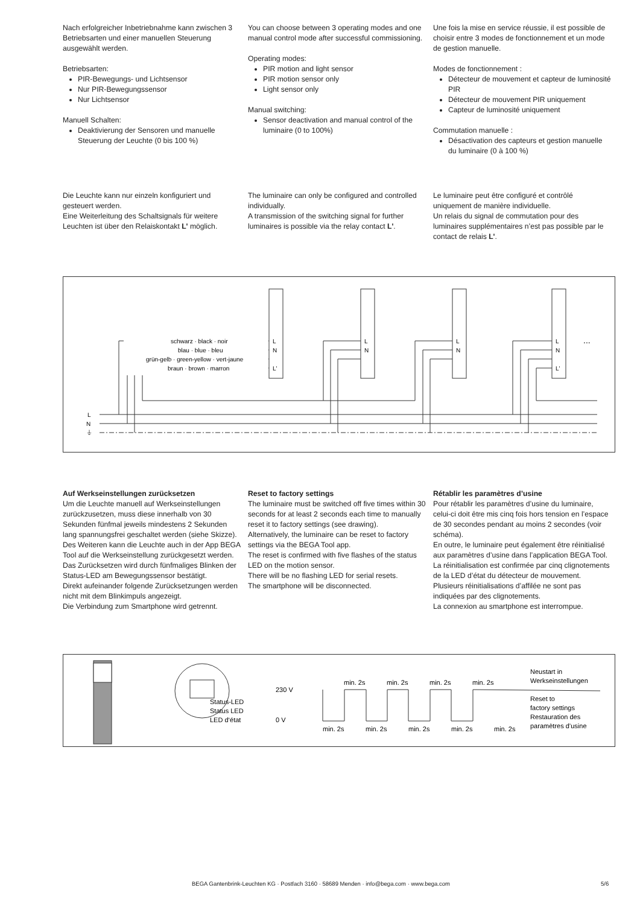Nach erfolgreicher Inbetriebnahme kann zwischen 3 Betriebsarten und einer manuellen Steuerung ausgewählt werden.
Betriebsarten:
PIR-Bewegungs- und Lichtsensor
Nur PIR-Bewegungssensor
Nur Lichtsensor
Manuell Schalten:
Deaktivierung der Sensoren und manuelle Steuerung der Leuchte (0 bis 100 %)
You can choose between 3 operating modes and one manual control mode after successful commissioning.
Operating modes:
PIR motion and light sensor
PIR motion sensor only
Light sensor only
Manual switching:
Sensor deactivation and manual control of the luminaire (0 to 100%)
Une fois la mise en service réussie, il est possible de choisir entre 3 modes de fonctionnement et un mode de gestion manuelle.
Modes de fonctionnement :
Détecteur de mouvement et capteur de luminosité PIR
Détecteur de mouvement PIR uniquement
Capteur de luminosité uniquement
Commutation manuelle :
Désactivation des capteurs et gestion manuelle du luminaire (0 à 100 %)
Die Leuchte kann nur einzeln konfiguriert und gesteuert werden.
Eine Weiterleitung des Schaltsignals für weitere Leuchten ist über den Relaiskontakt L' möglich.
The luminaire can only be configured and controlled individually.
A transmission of the switching signal for further luminaires is possible via the relay contact L'.
Le luminaire peut être configuré et contrôlé uniquement de manière individuelle.
Un relais du signal de commutation pour des luminaires supplémentaires n’est pas possible par le contact de relais L'.
schwarz · black · noir
blau · blue · bleu
grün-gelb · green-yellow · vert-jaune
braun · brown · marron
L
N
L'
L
N
L
N
L
N
L'
...
L
N
⏚
Auf Werkseinstellungen zurücksetzen
Um die Leuchte manuell auf Werksein­stellungen zurückzusetzen, muss diese innerhalb von 30 Sekunden fünfmal jeweils mindestens 2 Sekunden lang spannungsfrei geschaltet werden (siehe Skizze).
Des Weiteren kann die Leuchte auch in der App BEGA Tool auf die Werkseinstellung zurückgesetzt werden.
Das Zurücksetzen wird durch fünfmaliges Blinken der Status-LED am Bewegungssensor bestätigt.
Direkt aufeinander folgende Zurücksetzungen werden nicht mit dem Blinkimpuls angezeigt.
Die Verbindung zum Smartphone wird getrennt.
Reset to factory settings
The luminaire must be switched off five times within 30 seconds for at least 2 seconds each time to manually reset it to factory settings (see drawing).
Alternatively, the luminaire can be reset to factory settings via the BEGA Tool app.
The reset is confirmed with five flashes of the status LED on the motion sensor.
There will be no flashing LED for serial resets.
The smartphone will be disconnected.
Rétablir les paramètres d’usine
Pour rétablir les paramètres d’usine du luminaire, celui-ci doit être mis cinq fois hors tension en l’espace de 30 secondes pendant au moins 2 secondes (voir schéma).
En outre, le luminaire peut également être réinitialisé aux paramètres d’usine dans l’application BEGA Tool.
La réinitialisation est confirmée par cinq clignotements de la LED d’état du détecteur de mouvement.
Plusieurs réinitialisations d’affilée ne sont pas indiquées par des clignotements.
La connexion au smartphone est interrompue.
Status-LED
Status LED
LED d‘état
230 V
0 V
min. 2s
min. 2s
min. 2s
min. 2s
min. 2s
min. 2s
min. 2s
min. 2s
min. 2s
Neustart in
Werkseinstellungen
Reset to
factory settings
Restauration des
paramètres d’usine
BEGA Gantenbrink-Leuchten KG · Postfach 3160 · 58689 Menden · info@bega.com · www.bega.com 5/6